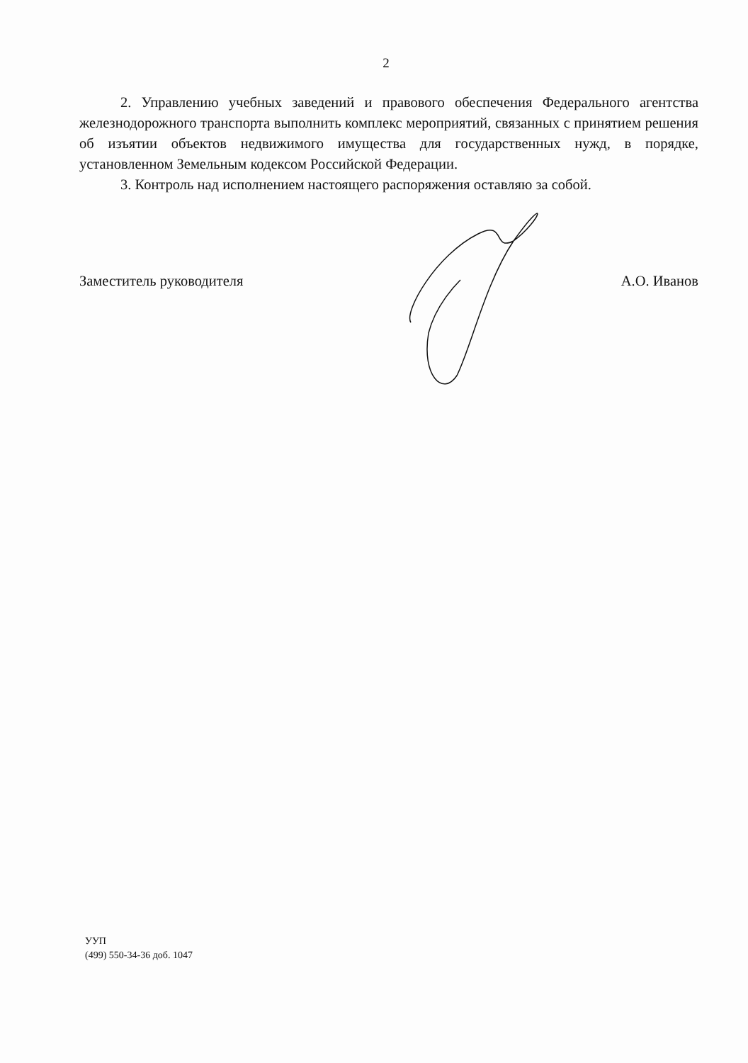2
2. Управлению учебных заведений и правового обеспечения Федерального агентства железнодорожного транспорта выполнить комплекс мероприятий, связанных с принятием решения об изъятии объектов недвижимого имущества для государственных нужд, в порядке, установленном Земельным кодексом Российской Федерации.
3. Контроль над исполнением настоящего распоряжения оставляю за собой.
Заместитель руководителя А.О. Иванов
УУП
(499) 550-34-36 доб. 1047